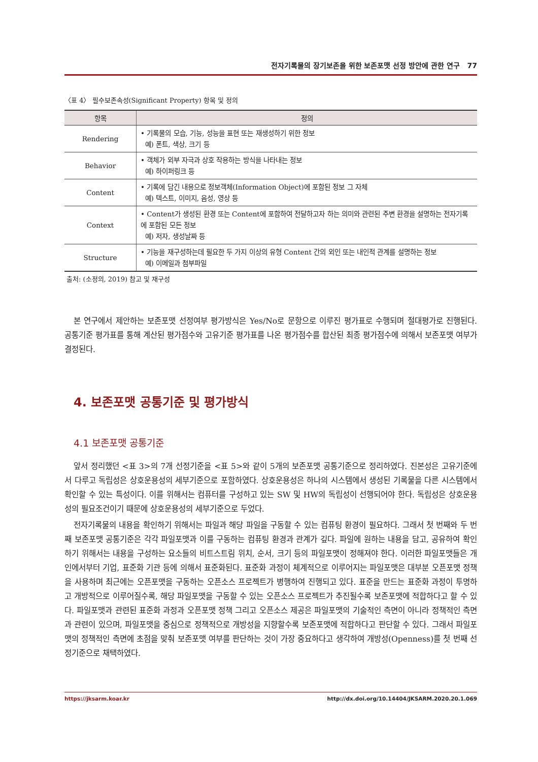전자기록물의 장기보존을 위한 보존포맷 선정 방안에 관한 연구 77
〈표 4〉 필수보존속성(Significant Property) 항목 및 정의
| 항목 | 정의 |
| --- | --- |
| Rendering | • 기록물의 모습, 기능, 성능을 표현 또는 재생성하기 위한 정보 예) 폰트, 색상, 크기 등 |
| Behavior | • 객체가 외부 자극과 상호 작용하는 방식을 나타내는 정보 예) 하이퍼링크 등 |
| Content | • 기록에 담긴 내용으로 정보객체(Information Object)에 포함된 정보 그 자체 예) 텍스트, 이미지, 음성, 영상 등 |
| Context | • Content가 생성된 환경 또는 Content에 포함하여 전달하고자 하는 의미와 관련된 주변 환경을 설명하는 전자기록에 포함된 모든 정보 예) 저자, 생성날짜 등 |
| Structure | • 기능을 재구성하는데 필요한 두 가지 이상의 유형 Content 간의 외인 또는 내인적 관계를 설명하는 정보 예) 이메일과 첨부파일 |
출처: (소정의, 2019) 참고 및 재구성
본 연구에서 제안하는 보존포맷 선정여부 평가방식은 Yes/No로 문항으로 이루진 평가표로 수행되며 절대평가로 진행된다. 공통기준 평가표를 통해 계산된 평가점수와 고유기준 평가표를 나온 평가점수를 합산된 최종 평가점수에 의해서 보존포맷 여부가 결정된다.
4. 보존포맷 공통기준 및 평가방식
4.1 보존포맷 공통기준
앞서 정리했던 <표 3>의 7개 선정기준을 <표 5>와 같이 5개의 보존포맷 공통기준으로 정리하였다. 진본성은 고유기준에서 다루고 독립성은 상호운용성의 세부기준으로 포함하였다. 상호운용성은 하나의 시스템에서 생성된 기록물을 다른 시스템에서 확인할 수 있는 특성이다. 이를 위해서는 컴퓨터를 구성하고 있는 SW 및 HW의 독립성이 선행되어야 한다. 독립성은 상호운용성의 필요조건이기 때문에 상호운용성의 세부기준으로 두었다.
전자기록물의 내용을 확인하기 위해서는 파일과 해당 파일을 구동할 수 있는 컴퓨팅 환경이 필요하다. 그래서 첫 번째와 두 번째 보존포맷 공통기준은 각각 파일포맷과 이를 구동하는 컴퓨팅 환경과 관계가 깊다. 파일에 원하는 내용을 담고, 공유하여 확인하기 위해서는 내용을 구성하는 요소들의 비트스트림 위치, 순서, 크기 등의 파일포맷이 정해져야 한다. 이러한 파일포맷들은 개인에서부터 기업, 표준화 기관 등에 의해서 표준화된다. 표준화 과정이 체계적으로 이루어지는 파일포맷은 대부분 오픈포맷 정책을 사용하며 최근에는 오픈포맷을 구동하는 오픈소스 프로젝트가 병행하여 진행되고 있다. 표준을 만드는 표준화 과정이 투명하고 개방적으로 이루어질수록, 해당 파일포맷을 구동할 수 있는 오픈소스 프로젝트가 추진될수록 보존포맷에 적합하다고 할 수 있다. 파일포맷과 관련된 표준화 과정과 오픈포맷 정책 그리고 오픈소스 제공은 파일포맷의 기술적인 측면이 아니라 정책적인 측면과 관련이 있으며, 파일포맷을 중심으로 정책적으로 개방성을 지향할수록 보존포맷에 적합하다고 판단할 수 있다. 그래서 파일포맷의 정책적인 측면에 초점을 맞춰 보존포맷 여부를 판단하는 것이 가장 중요하다고 생각하여 개방성(Openness)를 첫 번째 선정기준으로 채택하였다.
https://jksarm.koar.kr http://dx.doi.org/10.14404/JKSARM.2020.20.1.069